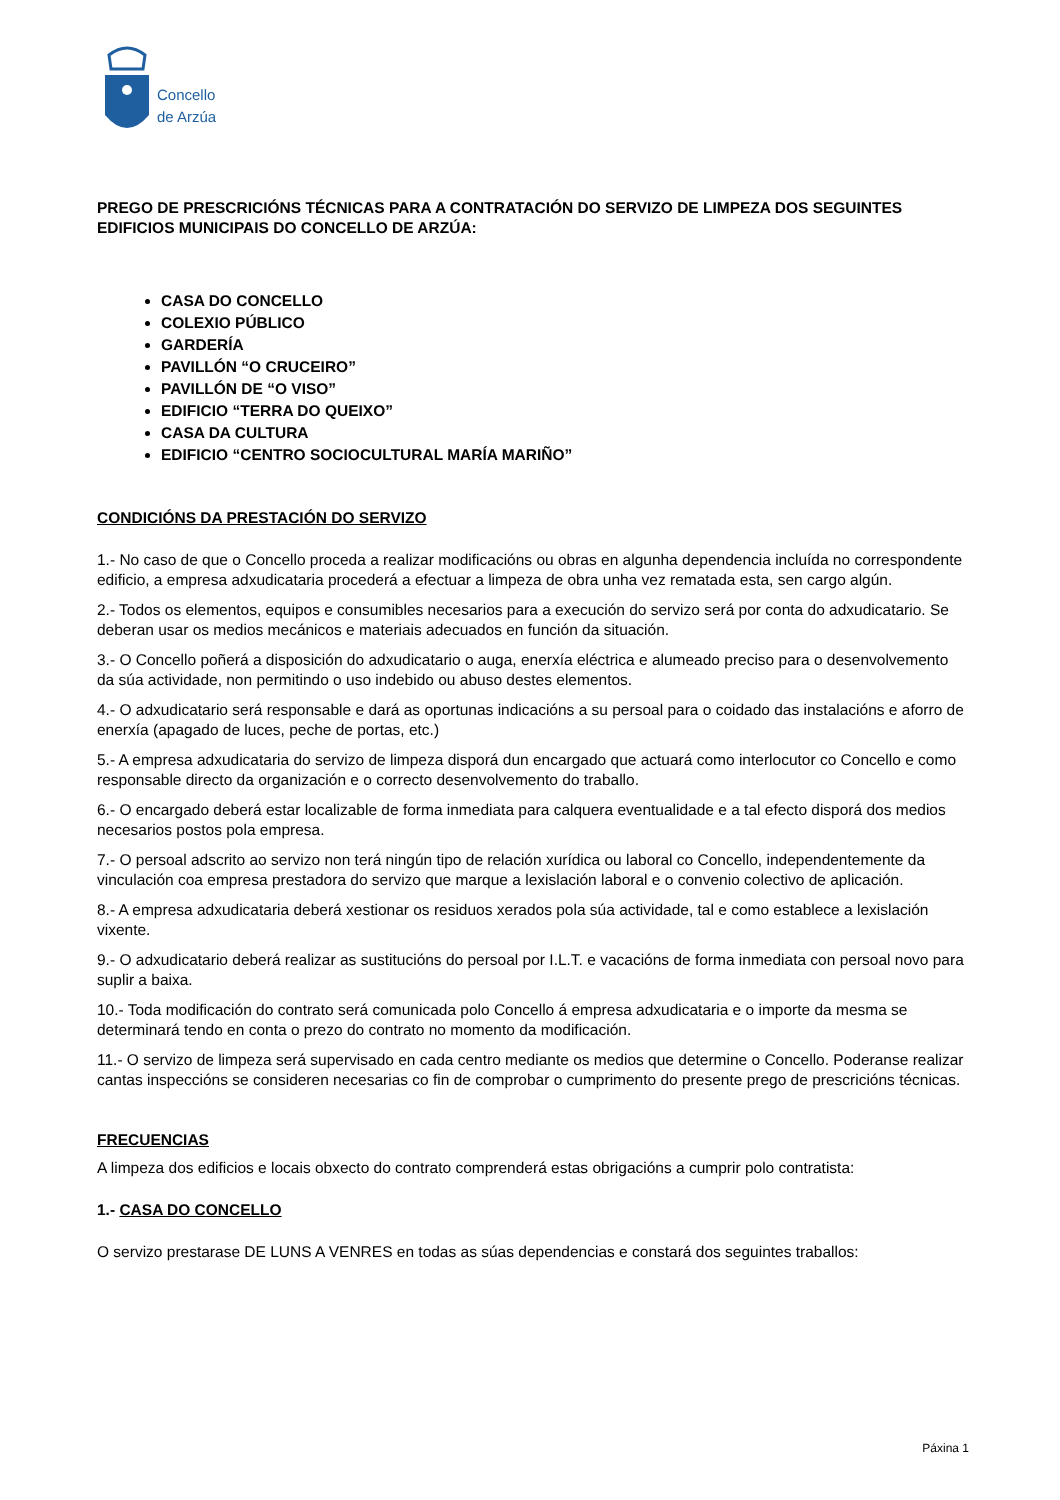Concello
de Arzúa
PREGO DE PRESCRICIÓNS TÉCNICAS PARA A CONTRATACIÓN DO SERVIZO DE LIMPEZA DOS SEGUINTES EDIFICIOS MUNICIPAIS DO CONCELLO DE ARZÚA:
CASA DO CONCELLO
COLEXIO PÚBLICO
GARDERÍA
PAVILLÓN “O CRUCEIRO”
PAVILLÓN DE “O VISO”
EDIFICIO “TERRA DO QUEIXO”
CASA DA CULTURA
EDIFICIO “CENTRO SOCIOCULTURAL MARÍA MARIÑO”
CONDICIÓNS DA PRESTACIÓN DO SERVIZO
1.- No caso de que o Concello proceda a realizar modificacións ou obras en algunha dependencia incluída no correspondente edificio, a empresa adxudicataria procederá a efectuar a limpeza de obra unha vez rematada esta, sen cargo algún.
2.- Todos os elementos, equipos e consumibles necesarios para a execución do servizo será por conta do adxudicatario. Se deberan usar os medios mecánicos e materiais adecuados en función da situación.
3.- O Concello poñerá a disposición do adxudicatario o auga, enerxía eléctrica e alumeado preciso para o desenvolvemento da súa actividade, non permitindo o uso indebido ou abuso destes elementos.
4.- O adxudicatario será responsable e dará as oportunas indicacións a su persoal para o coidado das instalacións e aforro de enerxía (apagado de luces, peche de portas, etc.)
5.- A empresa adxudicataria do servizo de limpeza disporá dun encargado que actuará como interlocutor co Concello e como responsable directo da organización e o correcto desenvolvemento do traballo.
6.- O encargado deberá estar localizable de forma inmediata para calquera eventualidade e a tal efecto disporá dos medios necesarios postos pola empresa.
7.- O persoal adscrito ao servizo non terá ningún tipo de relación xurídica ou laboral co Concello, independentemente da vinculación coa empresa prestadora do servizo que marque a lexislación laboral e o convenio colectivo de aplicación.
8.- A empresa adxudicataria deberá xestionar os residuos xerados pola súa actividade, tal e como establece a lexislación vixente.
9.- O adxudicatario deberá realizar as sustitucións do persoal por I.L.T. e vacacións de forma inmediata con persoal novo para suplir a baixa.
10.- Toda modificación do contrato será comunicada polo Concello á empresa adxudicataria e o importe da mesma se determinará tendo en conta o prezo do contrato no momento da modificación.
11.- O servizo de limpeza será supervisado en cada centro mediante os medios que determine o Concello. Poderanse realizar cantas inspeccións se consideren necesarias co fin de comprobar o cumprimento do presente prego de prescricións técnicas.
FRECUENCIAS
A limpeza dos edificios e locais obxecto do contrato comprenderá estas obrigacións a cumprir polo contratista:
1.- CASA DO CONCELLO
O servizo prestarase DE LUNS A VENRES en todas as súas dependencias e constará dos seguintes traballos:
Páxina 1